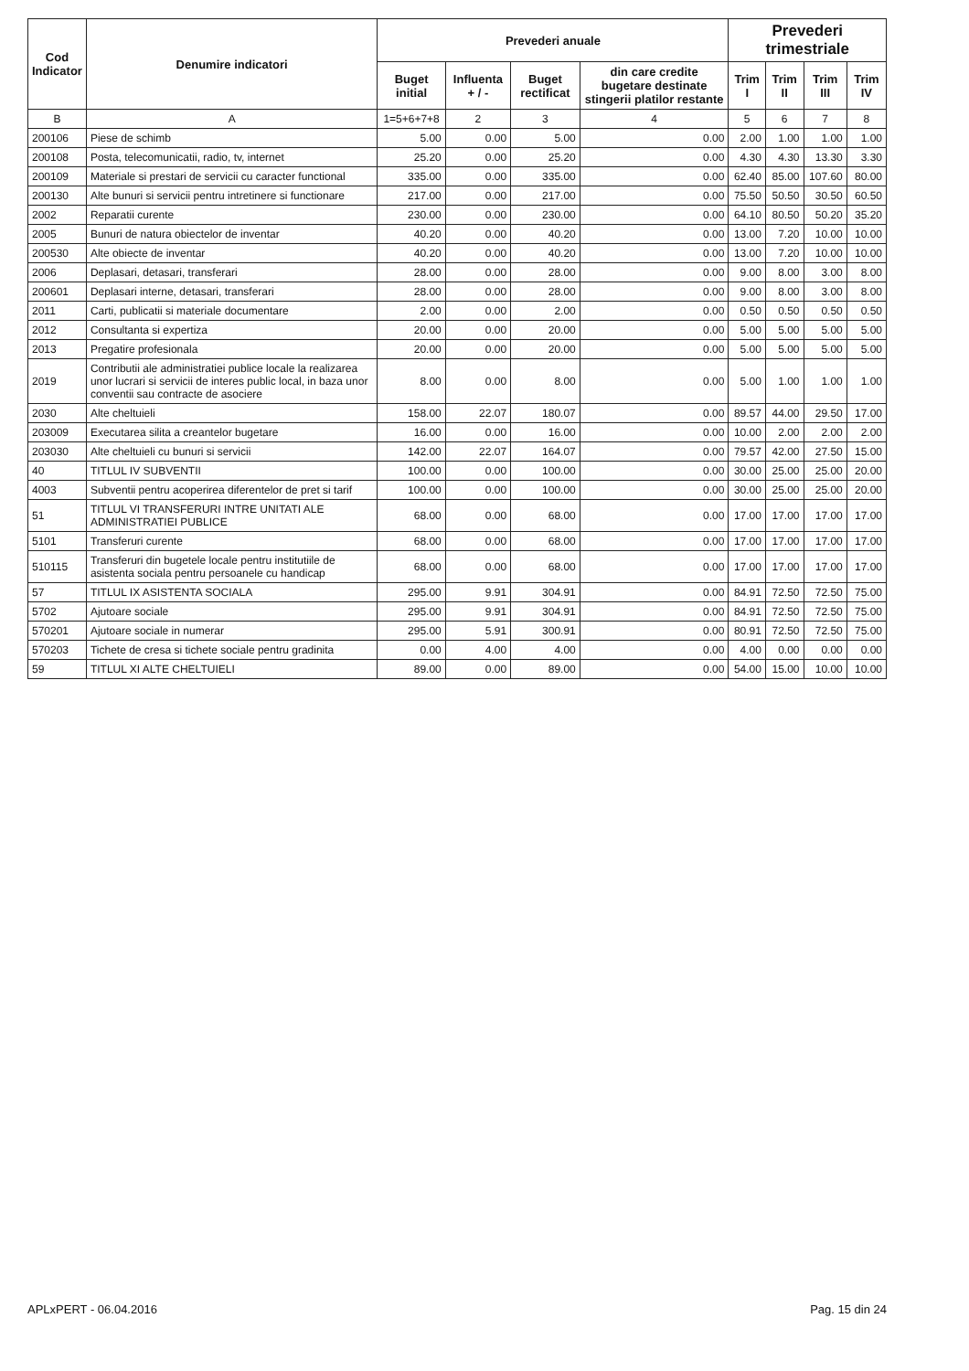| Cod Indicator | Denumire indicatori | Prevederi anuale | | | | Prevederi trimestriale | | | |
| --- | --- | --- | --- | --- | --- | --- | --- | --- | --- |
| | | Buget initial | Influenta + / - | Buget rectificat | din care credite bugetare destinate stingerii platilor restante | Trim I | Trim II | Trim III | Trim IV |
| B | A | 1=5+6+7+8 | 2 | 3 | 4 | 5 | 6 | 7 | 8 |
| 200106 | Piese de schimb | 5.00 | 0.00 | 5.00 | 0.00 | 2.00 | 1.00 | 1.00 | 1.00 |
| 200108 | Posta, telecomunicatii, radio, tv, internet | 25.20 | 0.00 | 25.20 | 0.00 | 4.30 | 4.30 | 13.30 | 3.30 |
| 200109 | Materiale si prestari de servicii cu caracter functional | 335.00 | 0.00 | 335.00 | 0.00 | 62.40 | 85.00 | 107.60 | 80.00 |
| 200130 | Alte bunuri si servicii pentru intretinere si functionare | 217.00 | 0.00 | 217.00 | 0.00 | 75.50 | 50.50 | 30.50 | 60.50 |
| 2002 | Reparatii curente | 230.00 | 0.00 | 230.00 | 0.00 | 64.10 | 80.50 | 50.20 | 35.20 |
| 2005 | Bunuri de natura obiectelor de inventar | 40.20 | 0.00 | 40.20 | 0.00 | 13.00 | 7.20 | 10.00 | 10.00 |
| 200530 | Alte obiecte de inventar | 40.20 | 0.00 | 40.20 | 0.00 | 13.00 | 7.20 | 10.00 | 10.00 |
| 2006 | Deplasari, detasari, transferari | 28.00 | 0.00 | 28.00 | 0.00 | 9.00 | 8.00 | 3.00 | 8.00 |
| 200601 | Deplasari interne, detasari, transferari | 28.00 | 0.00 | 28.00 | 0.00 | 9.00 | 8.00 | 3.00 | 8.00 |
| 2011 | Carti, publicatii si materiale documentare | 2.00 | 0.00 | 2.00 | 0.00 | 0.50 | 0.50 | 0.50 | 0.50 |
| 2012 | Consultanta si expertiza | 20.00 | 0.00 | 20.00 | 0.00 | 5.00 | 5.00 | 5.00 | 5.00 |
| 2013 | Pregatire profesionala | 20.00 | 0.00 | 20.00 | 0.00 | 5.00 | 5.00 | 5.00 | 5.00 |
| 2019 | Contributii ale administratiei publice locale la realizarea unor lucrari si servicii de interes public local, in baza unor conventii sau contracte de asociere | 8.00 | 0.00 | 8.00 | 0.00 | 5.00 | 1.00 | 1.00 | 1.00 |
| 2030 | Alte cheltuieli | 158.00 | 22.07 | 180.07 | 0.00 | 89.57 | 44.00 | 29.50 | 17.00 |
| 203009 | Executarea silita a creantelor bugetare | 16.00 | 0.00 | 16.00 | 0.00 | 10.00 | 2.00 | 2.00 | 2.00 |
| 203030 | Alte cheltuieli cu bunuri si servicii | 142.00 | 22.07 | 164.07 | 0.00 | 79.57 | 42.00 | 27.50 | 15.00 |
| 40 | TITLUL IV SUBVENTII | 100.00 | 0.00 | 100.00 | 0.00 | 30.00 | 25.00 | 25.00 | 20.00 |
| 4003 | Subventii pentru acoperirea diferentelor de pret si tarif | 100.00 | 0.00 | 100.00 | 0.00 | 30.00 | 25.00 | 25.00 | 20.00 |
| 51 | TITLUL VI TRANSFERURI INTRE UNITATI ALE ADMINISTRATIEI PUBLICE | 68.00 | 0.00 | 68.00 | 0.00 | 17.00 | 17.00 | 17.00 | 17.00 |
| 5101 | Transferuri curente | 68.00 | 0.00 | 68.00 | 0.00 | 17.00 | 17.00 | 17.00 | 17.00 |
| 510115 | Transferuri din bugetele locale pentru institutiile de asistenta sociala pentru persoanele cu handicap | 68.00 | 0.00 | 68.00 | 0.00 | 17.00 | 17.00 | 17.00 | 17.00 |
| 57 | TITLUL IX ASISTENTA SOCIALA | 295.00 | 9.91 | 304.91 | 0.00 | 84.91 | 72.50 | 72.50 | 75.00 |
| 5702 | Ajutoare sociale | 295.00 | 9.91 | 304.91 | 0.00 | 84.91 | 72.50 | 72.50 | 75.00 |
| 570201 | Ajutoare sociale in numerar | 295.00 | 5.91 | 300.91 | 0.00 | 80.91 | 72.50 | 72.50 | 75.00 |
| 570203 | Tichete de cresa si tichete sociale pentru gradinita | 0.00 | 4.00 | 4.00 | 0.00 | 4.00 | 0.00 | 0.00 | 0.00 |
| 59 | TITLUL XI ALTE CHELTUIELI | 89.00 | 0.00 | 89.00 | 0.00 | 54.00 | 15.00 | 10.00 | 10.00 |
APLxPERT - 06.04.2016 Pag. 15 din 24